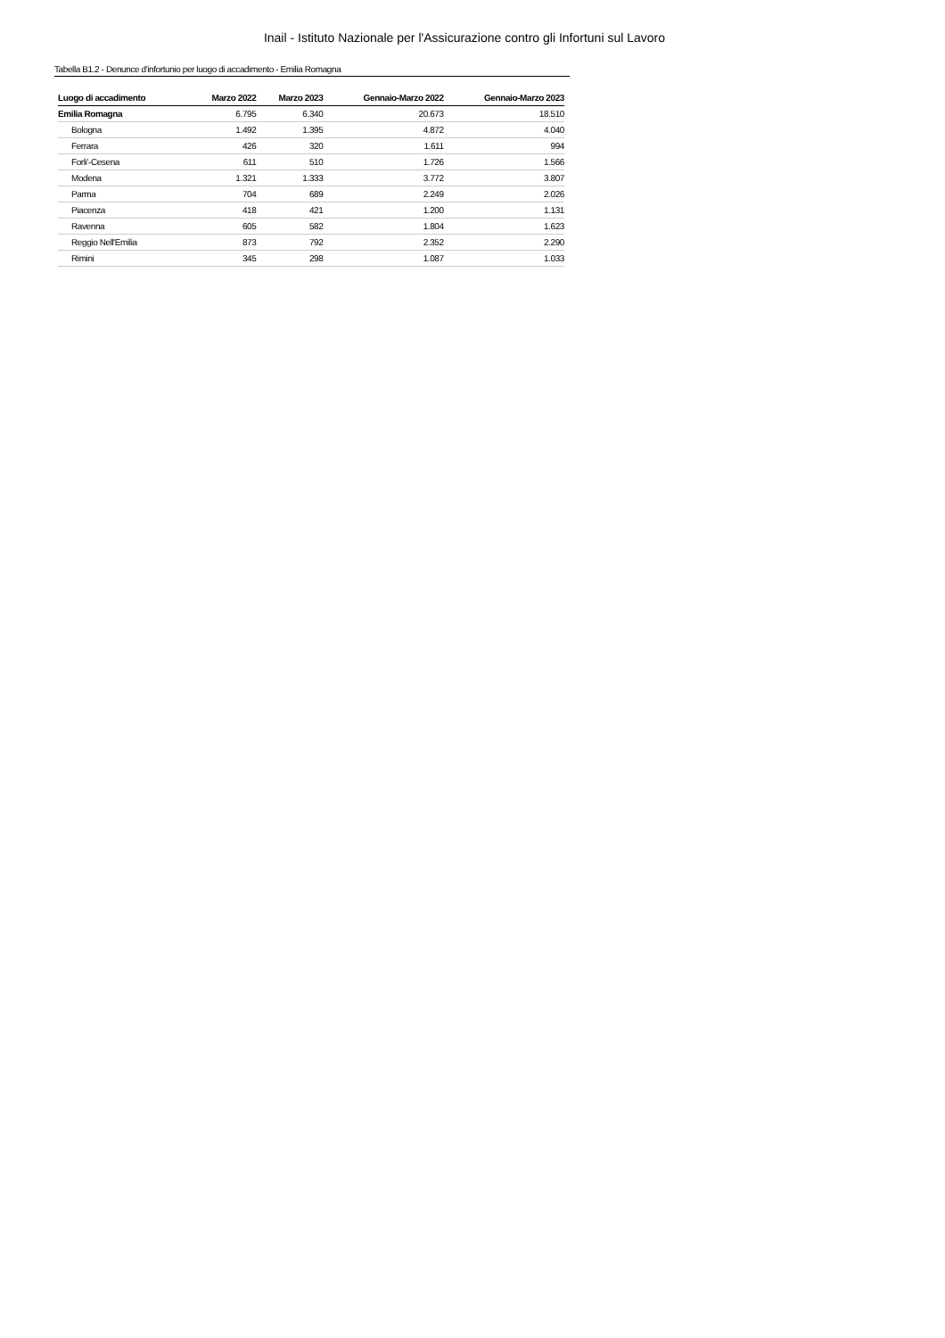Inail - Istituto Nazionale per l'Assicurazione contro gli Infortuni sul Lavoro
Tabella B1.2 - Denunce d'infortunio per luogo di accadimento - Emilia Romagna
| Luogo di accadimento | Marzo 2022 | Marzo 2023 | Gennaio-Marzo 2022 | Gennaio-Marzo 2023 |
| --- | --- | --- | --- | --- |
| Emilia Romagna | 6.795 | 6.340 | 20.673 | 18.510 |
| Bologna | 1.492 | 1.395 | 4.872 | 4.040 |
| Ferrara | 426 | 320 | 1.611 | 994 |
| Forli'-Cesena | 611 | 510 | 1.726 | 1.566 |
| Modena | 1.321 | 1.333 | 3.772 | 3.807 |
| Parma | 704 | 689 | 2.249 | 2.026 |
| Piacenza | 418 | 421 | 1.200 | 1.131 |
| Ravenna | 605 | 582 | 1.804 | 1.623 |
| Reggio Nell'Emilia | 873 | 792 | 2.352 | 2.290 |
| Rimini | 345 | 298 | 1.087 | 1.033 |